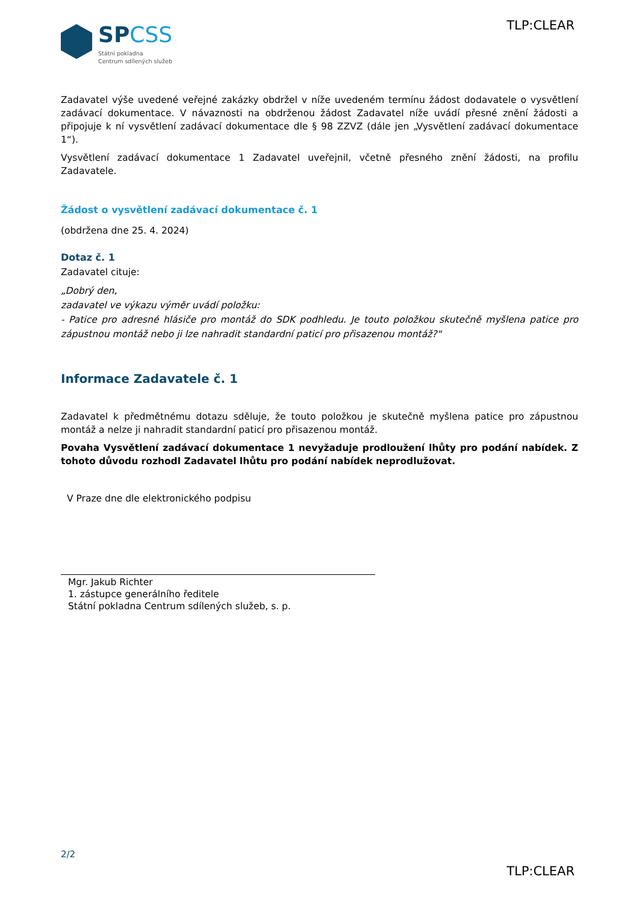SPCSS
Státní pokladna
Centrum sdílených služeb
TLP:CLEAR
Zadavatel výše uvedené veřejné zakázky obdržel v níže uvedeném termínu žádost dodavatele o vysvětlení zadávací dokumentace. V návaznosti na obdrženou žádost Zadavatel níže uvádí přesné znění žádosti a připojuje k ní vysvětlení zadávací dokumentace dle § 98 ZZVZ (dále jen „Vysvětlení zadávací dokumentace 1“).
Vysvětlení zadávací dokumentace 1 Zadavatel uveřejnil, včetně přesného znění žádosti, na profilu Zadavatele.
Žádost o vysvětlení zadávací dokumentace č. 1
(obdržena dne 25. 4. 2024)
Dotaz č. 1
Zadavatel cituje:
„Dobrý den,
zadavatel ve výkazu výměr uvádí položku:
- Patice pro adresné hlásiče pro montáž do SDK podhledu. Je touto položkou skutečně myšlena patice pro zápustnou montáž nebo ji lze nahradit standardní paticí pro přisazenou montáž?"
Informace Zadavatele č. 1
Zadavatel k předmětnému dotazu sděluje, že touto položkou je skutečně myšlena patice pro zápustnou montáž a nelze ji nahradit standardní paticí pro přisazenou montáž.
Povaha Vysvětlení zadávací dokumentace 1 nevyžaduje prodloužení lhůty pro podání nabídek. Z tohoto důvodu rozhodl Zadavatel lhůtu pro podání nabídek neprodlužovat.
V Praze dne dle elektronického podpisu
Mgr. Jakub Richter
1. zástupce generálního ředitele
Státní pokladna Centrum sdílených služeb, s. p.
2/2
TLP:CLEAR